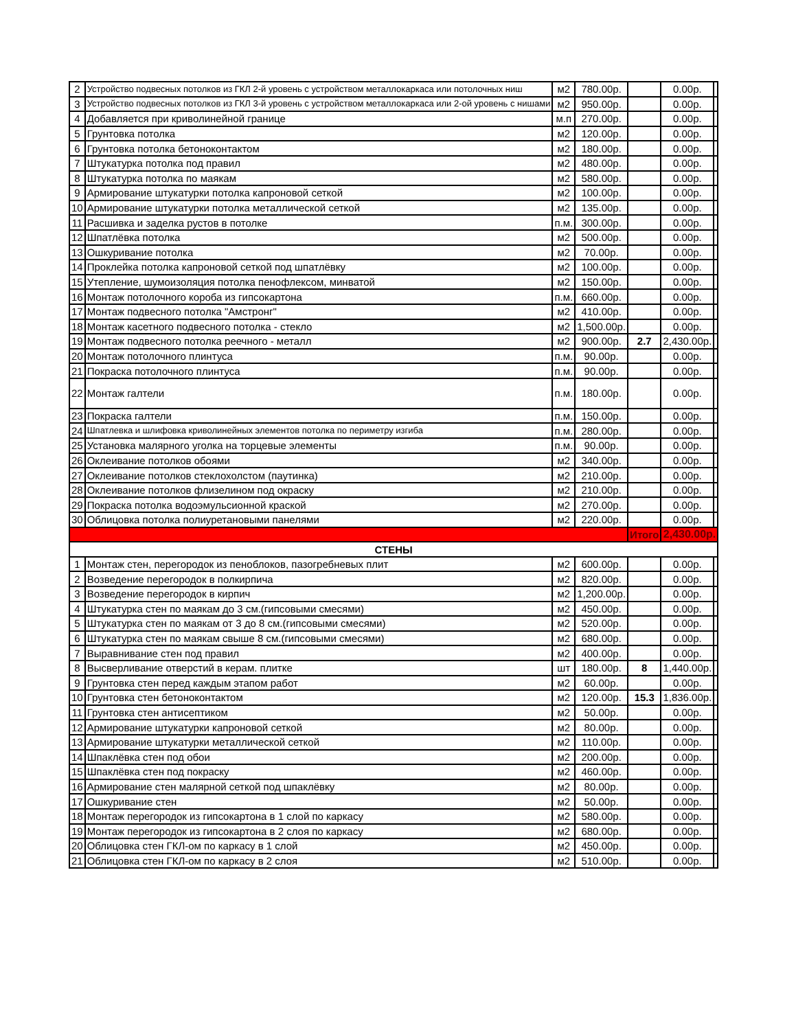| 2 | Устройство подвесных потолков из ГКЛ 2-й уровень с устройством металлокаркаса или потолочных ниш | м2 | 780.00р. | | 0.00р. | |
| 3 | Устройство подвесных потолков из ГКЛ 3-й уровень с устройством металлокаркаса или 2-ой уровень с нишами | м2 | 950.00р. | | 0.00р. | |
| 4 | Добавляется при криволинейной границе | м.п | 270.00р. | | 0.00р. | |
| 5 | Грунтовка потолка | м2 | 120.00р. | | 0.00р. | |
| 6 | Грунтовка потолка бетоноконтактом | м2 | 180.00р. | | 0.00р. | |
| 7 | Штукатурка потолка под правил | м2 | 480.00р. | | 0.00р. | |
| 8 | Штукатурка потолка по маякам | м2 | 580.00р. | | 0.00р. | |
| 9 | Армирование штукатурки потолка капроновой сеткой | м2 | 100.00р. | | 0.00р. | |
| 10 | Армирование штукатурки потолка металлической сеткой | м2 | 135.00р. | | 0.00р. | |
| 11 | Расшивка и заделка рустов в потолке | п.м. | 300.00р. | | 0.00р. | |
| 12 | Шпатлёвка потолка | м2 | 500.00р. | | 0.00р. | |
| 13 | Ошкуривание потолка | м2 | 70.00р. | | 0.00р. | |
| 14 | Проклейка потолка капроновой сеткой под шпатлёвку | м2 | 100.00р. | | 0.00р. | |
| 15 | Утепление, шумоизоляция потолка пенофлексом, минватой | м2 | 150.00р. | | 0.00р. | |
| 16 | Монтаж потолочного короба из гипсокартона | п.м. | 660.00р. | | 0.00р. | |
| 17 | Монтаж подвесного потолка "Амстронг" | м2 | 410.00р. | | 0.00р. | |
| 18 | Монтаж касетного подвесного потолка - стекло | м2 | 1,500.00р. | | 0.00р. | |
| 19 | Монтаж подвесного потолка реечного - металл | м2 | 900.00р. | 2.7 | 2,430.00р. | |
| 20 | Монтаж потолочного плинтуса | п.м. | 90.00р. | | 0.00р. | |
| 21 | Покраска потолочного плинтуса | п.м. | 90.00р. | | 0.00р. | |
| 22 | Монтаж галтели | п.м. | 180.00р. | | 0.00р. | |
| 23 | Покраска галтели | п.м. | 150.00р. | | 0.00р. | |
| 24 | Шпатлевка и шлифовка криволинейных элементов потолка по периметру изгиба | п.м. | 280.00р. | | 0.00р. | |
| 25 | Установка малярного уголка на торцевые элементы | п.м. | 90.00р. | | 0.00р. | |
| 26 | Оклеивание потолков обоями | м2 | 340.00р. | | 0.00р. | |
| 27 | Оклеивание потолков стеклохолстом (паутинка) | м2 | 210.00р. | | 0.00р. | |
| 28 | Оклеивание потолков флизелином под окраску | м2 | 210.00р. | | 0.00р. | |
| 29 | Покраска потолка водоэмульсионной краской | м2 | 270.00р. | | 0.00р. | |
| 30 | Облицовка потолка полиуретановыми панелями | м2 | 220.00р. | | 0.00р. | |
| | | | | Итого | 2,430.00р. | |
| СТЕНЫ | | | | | | |
| 1 | Монтаж стен, перегородок из пеноблоков, пазогребневых плит | м2 | 600.00р. | | 0.00р. | |
| 2 | Возведение перегородок в полкирпича | м2 | 820.00р. | | 0.00р. | |
| 3 | Возведение перегородок в кирпич | м2 | 1,200.00р. | | 0.00р. | |
| 4 | Штукатурка стен по маякам до 3 см.(гипсовыми смесями) | м2 | 450.00р. | | 0.00р. | |
| 5 | Штукатурка стен по маякам от 3 до 8 см.(гипсовыми смесями) | м2 | 520.00р. | | 0.00р. | |
| 6 | Штукатурка стен по маякам свыше 8 см.(гипсовыми смесями) | м2 | 680.00р. | | 0.00р. | |
| 7 | Выравнивание стен под правил | м2 | 400.00р. | | 0.00р. | |
| 8 | Высверливание отверстий в керам. плитке | шт | 180.00р. | 8 | 1,440.00р. | |
| 9 | Грунтовка стен перед каждым этапом работ | м2 | 60.00р. | | 0.00р. | |
| 10 | Грунтовка стен бетоноконтактом | м2 | 120.00р. | 15.3 | 1,836.00р. | |
| 11 | Грунтовка стен антисептиком | м2 | 50.00р. | | 0.00р. | |
| 12 | Армирование штукатурки капроновой сеткой | м2 | 80.00р. | | 0.00р. | |
| 13 | Армирование штукатурки металлической сеткой | м2 | 110.00р. | | 0.00р. | |
| 14 | Шпаклёвка стен под обои | м2 | 200.00р. | | 0.00р. | |
| 15 | Шпаклёвка стен под покраску | м2 | 460.00р. | | 0.00р. | |
| 16 | Армирование стен малярной сеткой под шпаклёвку | м2 | 80.00р. | | 0.00р. | |
| 17 | Ошкуривание стен | м2 | 50.00р. | | 0.00р. | |
| 18 | Монтаж перегородок из гипсокартона в 1 слой по каркасу | м2 | 580.00р. | | 0.00р. | |
| 19 | Монтаж перегородок из гипсокартона в 2 слоя по каркасу | м2 | 680.00р. | | 0.00р. | |
| 20 | Облицовка стен ГКЛ-ом по каркасу в 1 слой | м2 | 450.00р. | | 0.00р. | |
| 21 | Облицовка стен ГКЛ-ом по каркасу в 2 слоя | м2 | 510.00р. | | 0.00р. | |